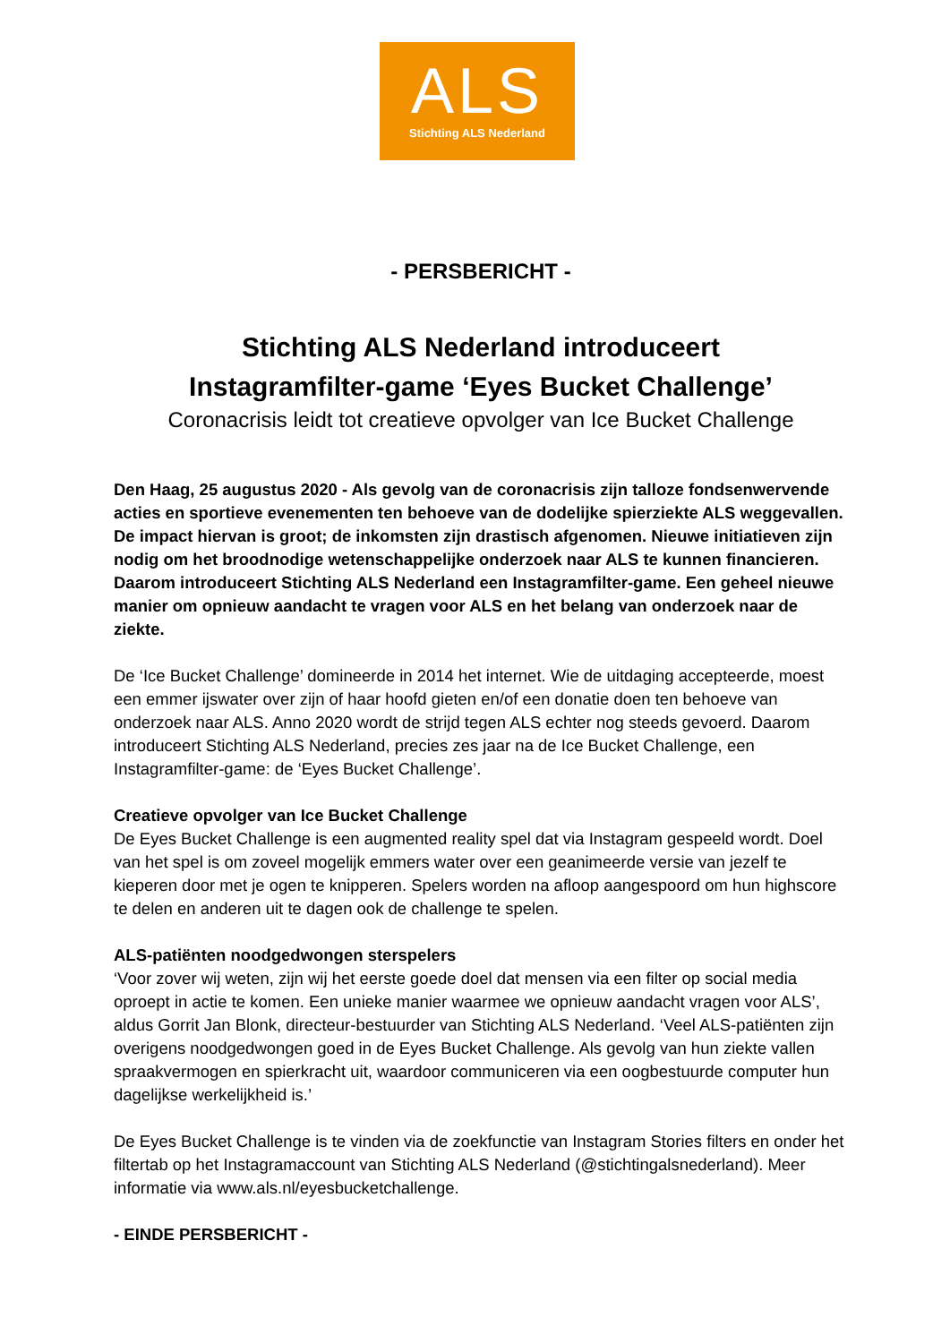ALS
Stichting ALS Nederland
- PERSBERICHT -
Stichting ALS Nederland introduceert
Instagramfilter-game ‘Eyes Bucket Challenge’
Coronacrisis leidt tot creatieve opvolger van Ice Bucket Challenge
Den Haag, 25 augustus 2020 - Als gevolg van de coronacrisis zijn talloze fondsenwervende acties en sportieve evenementen ten behoeve van de dodelijke spierziekte ALS weggevallen. De impact hiervan is groot; de inkomsten zijn drastisch afgenomen. Nieuwe initiatieven zijn nodig om het broodnodige wetenschappelijke onderzoek naar ALS te kunnen financieren. Daarom introduceert Stichting ALS Nederland een Instagramfilter-game. Een geheel nieuwe manier om opnieuw aandacht te vragen voor ALS en het belang van onderzoek naar de ziekte.
De ‘Ice Bucket Challenge’ domineerde in 2014 het internet. Wie de uitdaging accepteerde, moest een emmer ijswater over zijn of haar hoofd gieten en/of een donatie doen ten behoeve van onderzoek naar ALS. Anno 2020 wordt de strijd tegen ALS echter nog steeds gevoerd. Daarom introduceert Stichting ALS Nederland, precies zes jaar na de Ice Bucket Challenge, een Instagramfilter-game: de ‘Eyes Bucket Challenge’.
Creatieve opvolger van Ice Bucket Challenge
De Eyes Bucket Challenge is een augmented reality spel dat via Instagram gespeeld wordt. Doel van het spel is om zoveel mogelijk emmers water over een geanimeerde versie van jezelf te kieperen door met je ogen te knipperen. Spelers worden na afloop aangespoord om hun highscore te delen en anderen uit te dagen ook de challenge te spelen.
ALS-patiënten noodgedwongen sterspelers
‘Voor zover wij weten, zijn wij het eerste goede doel dat mensen via een filter op social media oproept in actie te komen. Een unieke manier waarmee we opnieuw aandacht vragen voor ALS’, aldus Gorrit Jan Blonk, directeur-bestuurder van Stichting ALS Nederland. ‘Veel ALS-patiënten zijn overigens noodgedwongen goed in de Eyes Bucket Challenge. Als gevolg van hun ziekte vallen spraakvermogen en spierkracht uit, waardoor communiceren via een oogbestuurde computer hun dagelijkse werkelijkheid is.’
De Eyes Bucket Challenge is te vinden via de zoekfunctie van Instagram Stories filters en onder het filtertab op het Instagramaccount van Stichting ALS Nederland (@stichtingalsnederland). Meer informatie via www.als.nl/eyesbucketchallenge.
- EINDE PERSBERICHT -